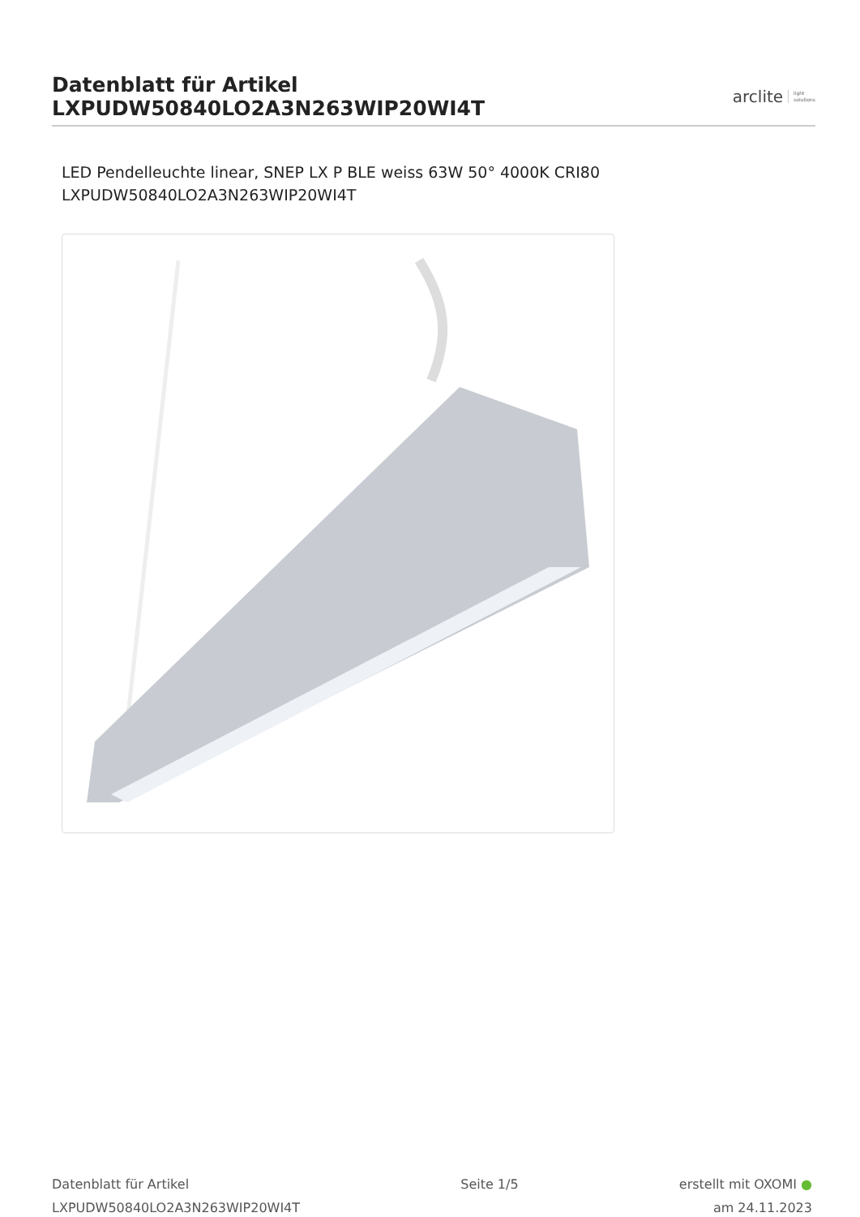Datenblatt für Artikel LXPUDW50840LO2A3N263WIP20WI4T
arclite light
solutions
LED Pendelleuchte linear, SNEP LX P BLE weiss 63W 50° 4000K CRI80
LXPUDW50840LO2A3N263WIP20WI4T
Datenblatt für Artikel
LXPUDW50840LO2A3N263WIP20WI4T
Seite 1/5 erstellt mit OXOMI ●
am 24.11.2023